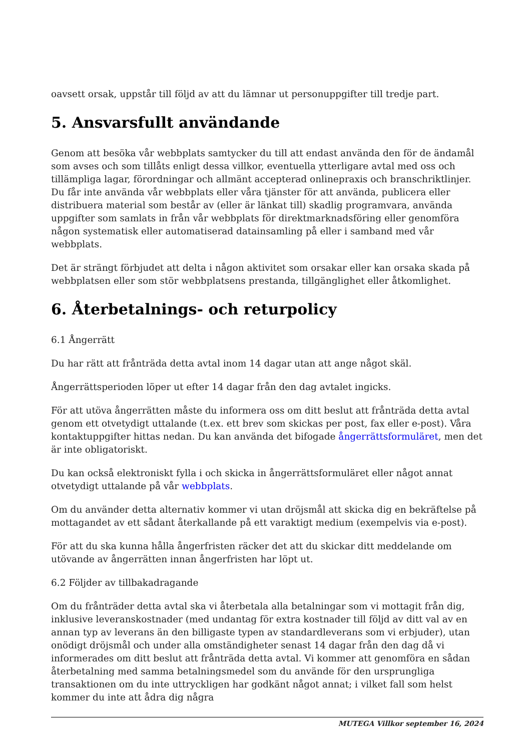oavsett orsak, uppstår till följd av att du lämnar ut personuppgifter till tredje part.
5. Ansvarsfullt användande
Genom att besöka vår webbplats samtycker du till att endast använda den för de ändamål som avses och som tillåts enligt dessa villkor, eventuella ytterligare avtal med oss och tillämpliga lagar, förordningar och allmänt accepterad onlinepraxis och branschriktlinjer. Du får inte använda vår webbplats eller våra tjänster för att använda, publicera eller distribuera material som består av (eller är länkat till) skadlig programvara, använda uppgifter som samlats in från vår webbplats för direktmarknadsföring eller genomföra någon systematisk eller automatiserad datainsamling på eller i samband med vår webbplats.
Det är strängt förbjudet att delta i någon aktivitet som orsakar eller kan orsaka skada på webbplatsen eller som stör webbplatsens prestanda, tillgänglighet eller åtkomlighet.
6. Återbetalnings- och returpolicy
6.1 Ångerrätt
Du har rätt att frånträda detta avtal inom 14 dagar utan att ange något skäl.
Ångerrättsperioden löper ut efter 14 dagar från den dag avtalet ingicks.
För att utöva ångerrätten måste du informera oss om ditt beslut att frånträda detta avtal genom ett otvetydigt uttalande (t.ex. ett brev som skickas per post, fax eller e-post). Våra kontaktuppgifter hittas nedan. Du kan använda det bifogade ångerrättsformuläret, men det är inte obligatoriskt.
Du kan också elektroniskt fylla i och skicka in ångerrättsformuläret eller något annat otvetydigt uttalande på vår webbplats.
Om du använder detta alternativ kommer vi utan dröjsmål att skicka dig en bekräftelse på mottagandet av ett sådant återkallande på ett varaktigt medium (exempelvis via e-post).
För att du ska kunna hålla ångerfristen räcker det att du skickar ditt meddelande om utövande av ångerrätten innan ångerfristen har löpt ut.
6.2 Följder av tillbakadragande
Om du frånträder detta avtal ska vi återbetala alla betalningar som vi mottagit från dig, inklusive leveranskostnader (med undantag för extra kostnader till följd av ditt val av en annan typ av leverans än den billigaste typen av standardleverans som vi erbjuder), utan onödigt dröjsmål och under alla omständigheter senast 14 dagar från den dag då vi informerades om ditt beslut att frånträda detta avtal. Vi kommer att genomföra en sådan återbetalning med samma betalningsmedel som du använde för den ursprungliga transaktionen om du inte uttryckligen har godkänt något annat; i vilket fall som helst kommer du inte att ådra dig några
MUTEGA Villkor september 16, 2024